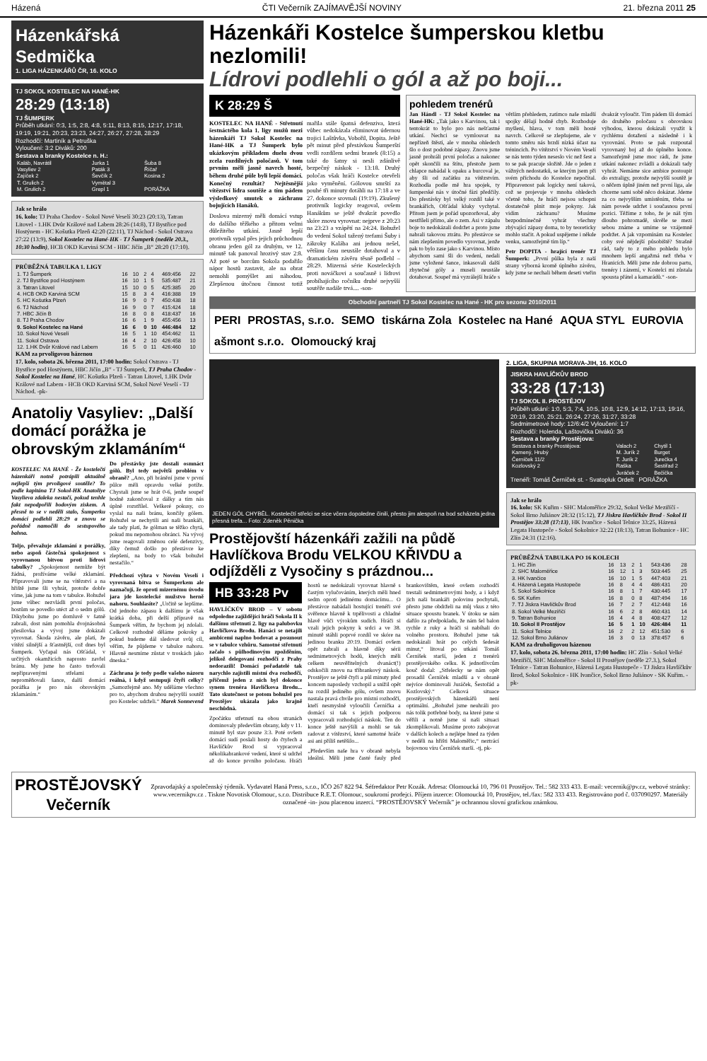Házená ČTI Večerník ZAJÍMAVĚJŠÍ NOVINY 21. března 2011 25
Házenkářská Sedmička
1. LIGA HÁZENKÁŘŮ ČR, 16. KOLO
TJ SOKOL KOSTELEC NA HANÉ-HK
28:29 (13:18)
TJ ŠUMPERK
Průběh utkání: 0:3, 1:5, 2:8, 4:8, 5:11, 8:13, 8:15, 12:17, 17:18, 19:19, 19:21, 20:23, 23:23, 24:27, 26:27, 27:28, 28:29
Rozhodčí: Martiník a Petruška
Vyloučení: 3:2 Diváků: 200
Sestava a branky Kostelce n. H.:
| Kaláb, Navrátil | Jurka 1 | Šuba 8 |
| Vasyliev 2 | Paták 3 | Říčař |
| Zajíček 2 | Ševčík 2 | Kosina 2 |
| T. Grulich 2 | Vymětal 3 | |
| M. Grulich 2 | Grepl 1 | PORÁŽKA |
Jak se hrálo
16. kolo: TJ Praha Chodov - Sokol Nové Veselí 30:23 (20:13), Tatran Litovel - 1.HK Dvůr Králové nad Labem 28:26 (14:8), TJ Bystřice pod Hostýnem - HC Košutka Plzeň 42:20 (22:11), TJ Náchod - Sokol Ostrava 27:22 (13:9), Sokol Kostelec na Hané-HK - TJ Šumperk (neděle 20.3., 10:30 hodin), HCB OKD Karviná SCM - HBC Jičín „B“ 28:20 (17:10).
PRŮBĚŽNÁ TABULKA 1. LIGY
| 1. TJ Šumperk | 16 | 10 | 2 | 4 | 469:456 | 22 |
| 2. TJ Bystřice pod Hostýnem | 16 | 10 | 1 | 5 | 535:487 | 21 |
| 3. Tatran Litovel | 15 | 10 | 0 | 5 | 425:385 | 20 |
| 4. HCB OKD Karviná SCM | 15 | 8 | 3 | 4 | 416:388 | 19 |
| 5. HC Košutka Plzeň | 16 | 9 | 0 | 7 | 450:438 | 18 |
| 6. TJ Náchod | 16 | 9 | 0 | 7 | 415:424 | 18 |
| 7. HBC Jičín B | 16 | 8 | 0 | 8 | 418:437 | 16 |
| 8. TJ Praha Chodov | 16 | 6 | 1 | 9 | 455:456 | 13 |
| 9. Sokol Kostelec na Hané | 16 | 6 | 0 | 10 | 446:484 | 12 |
| 10. Sokol Nové Veselí | 16 | 5 | 1 | 10 | 454:462 | 11 |
| 11. Sokol Ostrava | 16 | 4 | 2 | 10 | 426:458 | 10 |
| 12. 1.HK Dvůr Králové nad Labem | 16 | 5 | 0 | 11 | 426:460 | 10 |
KAM za prvoligovou házenou
17. kolo, sobota 26. března 2011, 17:00 hodin: Sokol Ostrava - TJ Bystřice pod Hostýnem, HBC Jičín „B“ - TJ Šumperk, TJ Praha Chodov - Sokol Kostelec na Hané, HC Košutka Plzeň - Tatran Litovel, 1.HK Dvůr Králové nad Labem - HCB OKD Karviná SCM, Sokol Nové Veselí - TJ Náchod. -pk-
Anatoliy Vasyliev: „Další domácí porážka je obrovským zklamáním“
KOSTELEC NA HANÉ - Že kostelečtí házenkáři notně potrápili aktuálně nejlepší tým prvoligové soutěže? To podle kapitána TJ Sokol-HK Anatoliye Vasylieva zdaleka nestačí, pokud tenhle fakt nepodpořili bodovým ziskem. A přesně to se v neděli stalo, Šumperku domácí podlehli 28:29 a znovu se pořádně namočili do sestupového bahna.
Toljo, převažuje zklamání z porážky, nebo aspoň částečná spokojenost s vyrovnanou bitvou proti lídrovi tabulky? „Spokojenost nemůže být žádná, prožíváme velké zklamání. Připravovali jsme se na vítězství a na hřiště jsme šli vyhrát, protože dobře víme, jak jsme na tom v tabulce. Bohužel jsme vůbec nezvládli první poločas, hostům se povedlo utéct až o sedm gólů. Díkybohu jsme po domluvě v šatně zabrali, dost nám pomohla dvojnásobná přesilovka a vývoj jsme dokázali vyrovnat. Škoda závěru, ale platí, že vítězí silnější a šťastnější, což dnes byl Šumperk. Vyčapal nás Ošťádal, v určitých okamžicích naprosto zavřel bránu. My jsme ho často trefovali nepřipravenými střelami a neproměňovali šance, další domácí porážka je pro nás obrovským zklamáním.“
Do přestávky jste dostali osmnáct gólů. Byl tedy největší problém v obraně? „Ano, při bránění jsme v první půlce měli opravdu velké potíže. Chystali jsme se hrát 0-6, jenže soupeř hodně zakončoval z dálky a tím nás úplně rozstřílel. Veškeré pokusy, co vyslal na naši bránu, končily gólem. Bohužel se nechytili ani naši brankáři, ale tady platí, že gólman se těžko chytá, pokud mu nepomohou obránci. Na vývoj jsme reagovali změnou celé defenzivy, díky čemuž došlo po přestávce ke zlepšení, na body to však bohužel nestačilo.“
Předchozí výhra v Novém Veselí i vyrovnaná bitva se Šumperkem ale naznačují, že oproti mizernému úvodu jara jde kostelecké mužstvo herně nahoru. Souhlasíte? „Určitě se lepšíme. Od jednoho zápasu k dalšímu je však krátká doba, při delší přípravě na Šumperk věřím, že bychom jej zdolali. Celkově rozhodně děláme pokroky a pokud budeme dál sledovat svůj cíl, věřím, že půjdeme v tabulce nahoru. Hlavně nesmíme zůstat v troskách jako dneska.“
Záchrana je tedy podle vašeho názoru reálná, i když sestupují čtyři celky? „Samozřejmě ano. My uděláme všechno pro to, abychom druhou nejvyšší soutěž pro Kostelec udrželi.“ Marek Sonnevend
Házenkáři Kostelce šumperskou kletbu nezlomili!
Lídrovi podlehli o gól a až po boji...
K 28:29 Š
KOSTELEC NA HANÉ - Střetnutí šestnáctého kola 1. ligy mužů mezi házenkáři TJ Sokol Kostelec na Hané-HK a TJ Šumperk bylo ukázkovým příkladem duelu dvou zcela rozdílných poločasů. V tom prvním měli jasně navrch hosté, během druhé půle byli lepší domácí. Konečný rezultát? Nejtěsnější vítězství lídra soutěže a tím pádem výsledkový smutek o záchranu bojujících Hanáků.
Doslova mizerný měli domácí vstup do dalšího těžkého a přitom velmi důležitého utkání. Jasně lepší protivník sypal přes jejich průchodnou obranu jeden gól za druhým, ve 12. minutě tak panoval hrozivý stav 2:8. Až poté se borcům Sokola podařilo nápor hostů zastavit, ale na obrat nemohli pomýšlet ani náhodou. Zlepšenou útočnou činnost totiž mařila stále špatná defenziva, která vůbec nedokázala eliminovat údernou trojici Laštůvka, Vobořil, Dopita. Ještě pět minut před přestávkou Šumperští vedli rozdílem sedmi branek (8:15) a také do šatny si nesli zdánlivě bezpečný náskok - 13:18. Druhý poločas však hráči Kostelce otevřeli jako vyměnění. Gólovou smrští za pouhé tři minuty dotáhli na 17:18 a ve 27. dokonce srovnali (19:19). Zkušený protivník logicky reagoval, ovšem Hanákům se ještě dvakrát povedlo skóre znovu vyrovnat: nejprve z 20:23 na 23:23 a vzápětí na 24:24. Bohužel do vedení Sokol tažený trefami Šuby i zákroky Kalába ani jednou nešel, většinu času neustále dotahoval a v dramatickém závěru těsně podlehl – 28:29. Mizerná série Kosteleckých proti nováčkovi a současně i lídrovi probíhajícího ročníku druhé nejvyšší soutěže nadále trvá.... -son-
pohledem trenérů
Jan Hándl - TJ Sokol Kostelec na Hané-HK: „Tak jako s Karvinou, tak i tentokrát to bylo pro nás nešťastné utkání. Nechci se vymlouvat na nepřízeň štěstí, ale v mnoha ohledech šlo o dost podobné zápasy. Znovu jsme jasně prohráli první poločas a nakonec opět skončili na štítu, přestože jsem chlapce nabádal k opaku a burcoval je, aby šli od začátku za vítězstvím. Rozhodla podle mě hra spojek, ty šumperské nás v útočné fázi předčily. Do přestávky byl velký rozdíl také v brankářích, Ošťádal kluky vychytal. Přitom jsem je pořád upozorňoval, aby nestříleli přímo, ale o zem. Asi v zápalu boje to nedokázali dodržet a proto jsme nabrali takovou ztrátu. Po přestávce se nám zlepšením povedlo vyrovnat, jenže pak to bylo zase jako s Karvinou. Místo abychom sami šli do vedení, nedali jsme vyložené šance, inkasovali další zbytečné góly a museli neustále dotahovat. Soupeř má vyzrálejší hráče s větším přehledem, zatímco naše mladší spojky dělají hodně chyb. Rozhoduje myšlení, hlava, v tom měli hosté navrch. Celkově se zlepšujeme, ale v tomto směru nás brzdí nízká účast na trénincích. Po vítězství v Novém Veselí se nás tento týden neseslo víc než šest a to se pak pracuje složitě. Jde o jeden z vážných nedostatků, se kterým jsem při svém příchodu do Kostelce nepočítal. Připravenost pak logicky není taková, což se projevuje v mnoha ohledech včetně toho, že hráči nejsou schopni dostatečně plnit moje pokyny. Jak vidím záchranu? Musíme bezpodmínečně vyhrát všechny zbývající zápasy doma, to by teoreticky mohlo stačit. A pokud uspějeme i někde venku, samozřejmě tím líp.“
Petr DOPITA - hrající trenér TJ Šumperk: „První půlka byla z naší strany výborná kromě úplného závěru, kdy jsme se nechali během deseti vteřin dvakrát vyloučit. Tím pádem šli domácí do druhého poločasu s obrovskou výhodou, kterou dokázali využít k rychlému dotažení a následně i k vyrovnání. Proto se pak rozpoutal vyrovnaný boj až do úplného konce. Samozřejmě jsme moc rádi, že jsme utkání nakonec zvládli a dokázali tady vyhrát. Nemáme sice ambice postoupit do extraligy, protože nejvyšší soutěž je o něčem úplně jiném než první liga, ale chceme sami sobě něco dokázat. Jdeme za co nejvyšším umístěním, třeba se nám povede udržet i současnou první pozici. Těžíme z toho, že je náš tým dlouho pohromadě, skvěle se mezi sebou známe a umíme se vzájemně podržet. A jak vzpomínám na Kostelec coby své nějdejší působiště? Strašně rád, tady to z mého pohledu bylo mnohem lepší angažmá než třeba v Hranicích. Měli jsme zde dobrou partu, trenéry i zázemí, v Kostelci mi zůstala spousta přátel a kamarádů.“ -son-
Obchodní partneři TJ Sokol Kostelec na Hané - HK pro sezonu 2010/2011
PERI PROSTAS, s.r.o. SEMO tiskárna Zola Kostelec na Hané AQUA STYL EUROVIA ašmont s.r.o. Olomoucký kraj
JEDEN GÓL CHYBĚL. Kostelečtí střelci se sice včera dopoledne činili, přesto jim alespoň na bod scházela jedna přesná trefa... Foto: Zdeněk Pěnička
Prostějovští házenkáři zažili na půdě Havlíčkova Brodu VELKOU KŘIVDU a odjížděli z Vysočiny s prázdnou...
HB 33:28 Pv
HAVLÍČKŮV BROD – V sobotu odpoledne zajíždějící hráči Sokola II k dalšímu střetnutí 2. ligy na palubovku Havlíčkova Brodu. Hanáci se netajili ambicemi naplno bodovat a posunout se v tabulce vzhůru. Samotné střetnutí začalo s půlhodinovým zpožděním, jelikož delegovaní rozhodčí z Prahy nedorazili! Domácí pořadatelé tak narychlo zajistili místní dva rozhodčí, přičemž jeden z nich byl dokonce synem trenéra Havlíčkova Brodu... Tato skutečnost se potom bohužel pro Prostějov ukázala jako krajně neschůdná.
Zpočátku střetnutí na obou stranách dominovaly především obrany, kdy v 11. minutě byl stav pouze 3:3. Poté ovšem domácí sudí poslali hosty do čtyřech a Havlíčkův Brod si vypracoval několikabrankové vedení, které si udržel až do konce prvního poločasu. Hráči hostů se nedokázali vyrovnat hlavně s častým vylučováním, kterých měli hned sedm oproti jedinému domácímu... O přestávce nabádali hostující trenéři své svěřence hlavně k trpělivosti a chladné hlavě vůči výrokům sudích. Hráči si vzali jejich pokyny k srdci a ve 38. minutě stáhli poprvé rozdíl ve skóre na jedinou branku 20:19. Domácí ovšem opět zabrali a hlavně díky sérii sedmimetrových hodů, kterých měli celkem neuvěřitelných dvanáct(!) odskočili znovu na tříbrankový náskok. Prostějov se ještě čtyři a půl minuty před koncem naposledy vzchopil a snížil opět na rozdíl jediného gólu, ovšem znovu nastala pravá chvíle pro místní rozhodčí, kteří nesmyslně vyloučili Černíčka a domácí si tak s jejich podporou vypracovali rozhodující náskok. Ten do konce ještě navýšili a mohli se tak radovat z vítězství, které samotné hráče asi ani příliš netěšilo...
„Především naše hra v obraně nebyla ideální. Měli jsme časté fauly před brankovištěm, které ovšem rozhodčí trestali sedmimetrovými hody, a i když jich naši brankáři polovinu pochytali, přesto jsme obdrželi na můj vkus z této situace spoustu branek. V útoku se nám dařilo za předpokladu, že nám šel balon rychle z ruky a hráči si nabíhali do volného prostoru. Bohužel jsme tak nedokázali hrát po celých šedesát minut,“ litoval po utkání Tomáš Černíšek starší, jeden z trenérů prostějovského celku. K jednotlivcům kouč dodal: „Střelecky se nám opět prosadil Černíček mladší a v obraně nejvíce dominovali Juráček, Šestořád a Kozlovský.“ Celková situace prostějovských házenkářů není optimální. „Bohužel jsme neuhráli pro nás tolik potřebné body, na které jsme si věřili a notně jsme si naši situaci zkomplikovali. Musíme proto zabojovat v dalších kolech a nejlépe hned za týden v neděli na hřišti Maloměřic,“ neztrácí bojovnou víru Černíček starší. -tj, pk-
2. LIGA, SKUPINA MORAVA-JIH, 16. KOLO
JISKRA HAVLÍČKŮV BROD
33:28 (17:13)
TJ SOKOL II. PROSTĚJOV
Průběh utkání: 1:0, 5:3, 7:4, 10:5, 10:8, 12:9, 14:12, 17:13, 19:16, 20:19, 23:20, 25:21, 26:24, 27:26, 31:27, 33:28
Sedmimetrové hody: 12/6:4/2 Vyloučení: 1:7
Rozhodčí: Holenda, Laštovička Diváků: 36
Sestava a branky Prostějova:
| Sestava a branky Prostějova: | Valach 2 | Chytil 1 |
| Kamený, Hrubý | M. Jurík 2 | Burget |
| Černíček 11/2 | T. Jurík 2 | Jurečka 4 |
| Kozlovský 2 | Raška | Šestiřad 2 |
| | Juráček 2 | Bečička |
Trenéři: Tomáš Černíček st. - Svatopluk Ordelt PORÁŽKA
Jak se hrálo
16. kolo: SK Kuřim - SHC Maloměřice 29:32, Sokol Velké Meziříčí - Sokol Brno Juliánov 28:32 (15:12), TJ Jiskra Havlíčkův Brod - Sokol II Prostějov 33:28 (17:13), HK Ivančice - Sokol Telnice 33:25, Házená Legata Hustopeče - Sokol Sokolnice 32:22 (18:13), Tatran Bohunice - HC Zlín 24:31 (12:16).
PRŮBĚŽNÁ TABULKA PO 16 KOLECH
| 1. HC Zlín | 16 | 13 | 2 | 1 | 543:436 | 28 |
| 2. SHC Maloměřice | 16 | 12 | 1 | 3 | 503:445 | 25 |
| 3. HK Ivančice | 16 | 10 | 1 | 5 | 447:403 | 21 |
| 4. Házená Legata Hustopeče | 16 | 8 | 4 | 4 | 486:431 | 20 |
| 5. Sokol Sokolnice | 16 | 8 | 1 | 7 | 430:445 | 17 |
| 6. SK Kuřim | 16 | 8 | 0 | 8 | 487:494 | 16 |
| 7. TJ Jiskra Havlíčkův Brod | 16 | 7 | 2 | 7 | 412:448 | 16 |
| 8. Sokol Velké Meziříčí | 16 | 6 | 2 | 8 | 460:431 | 14 |
| 9. Tatran Bohunice | 16 | 4 | 4 | 8 | 408:427 | 12 |
| 10. Sokol II Prostějov | 16 | 5 | 1 | 10 | 426:484 | 11 |
| 11. Sokol Telnice | 16 | 2 | 2 | 12 | 451:530 | 6 |
| 12. Sokol Brno Juliánov | 16 | 3 | 0 | 13 | 378:457 | 6 |
KAM za druholigovou házenou
17. kolo, sobota 26. března 2011, 17:00 hodin: HC Zlín - Sokol Velké Meziříčí, SHC Maloměřice - Sokol II Prostějov (neděle 27.3.), Sokol Telnice - Tatran Bohunice, Házená Legata Hustopeče - TJ Jiskra Havlíčkův Brod, Sokol Sokolnice - HK Ivančice, Sokol Brno Juliánov - SK Kuřim. -pk-
PROSTĚJOVSKÝ Večerník Zpravodajský a společenský týdeník. Vydavatel Haná Press, s.r.o., IČO 267 822 94. Šéfredaktor Petr Kozák. Adresa: Olomoucká 10, 796 01 Prostějov. Tel.: 582 333 433. E-mail: vecernik@pv.cz, webové stránky: www.vecernikpv.cz . Tiskne Novotisk Olomouc, s.r.o. Distribuce R.E.T. Olomouc, soukromí prodejci. Příjem inzerce: Olomoucká 10, Prostějov, tel./fax: 582 333 433. Registrováno pod č. 037090297. Materiály označené -in- jsou placenou inzercí. “PROSTĚJOVSKÝ Večerník” je ochrannou slovní grafickou známkou.